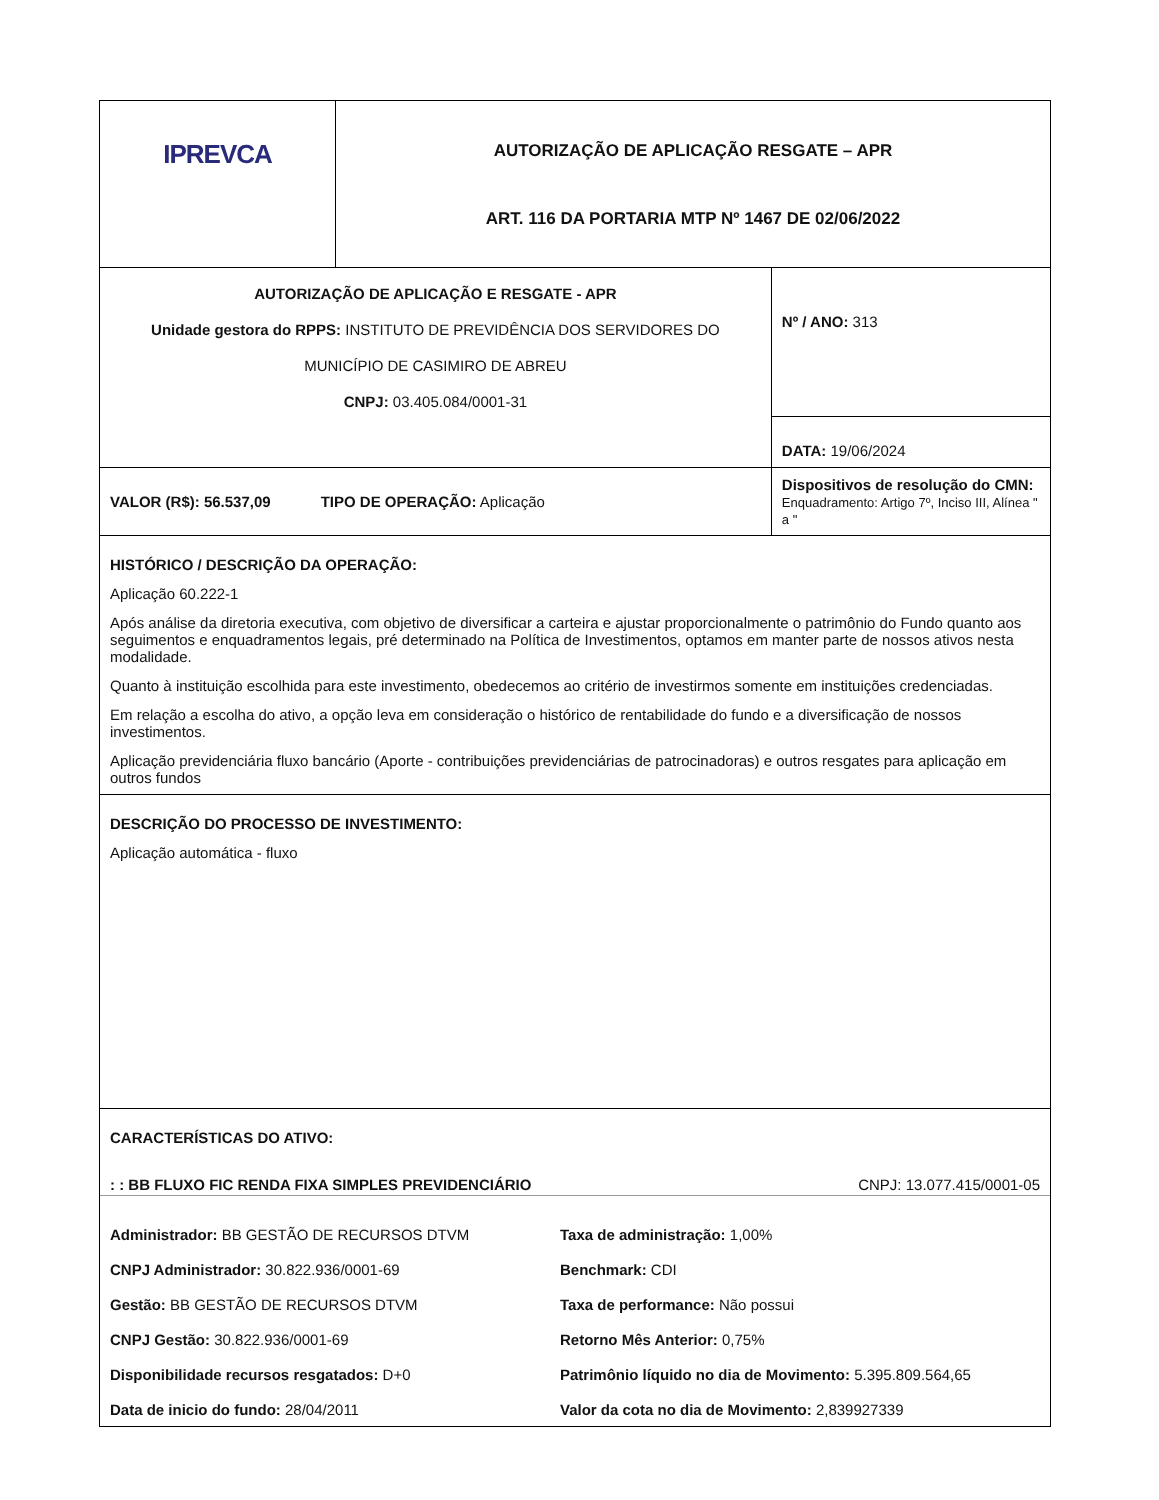| IPREVCA | AUTORIZAÇÃO DE APLICAÇÃO RESGATE – APR ART. 116 DA PORTARIA MTP Nº 1467 DE 02/06/2022 | |
| AUTORIZAÇÃO DE APLICAÇÃO E RESGATE - APR Unidade gestora do RPPS: INSTITUTO DE PREVIDÊNCIA DOS SERVIDORES DO MUNICÍPIO DE CASIMIRO DE ABREU CNPJ: 03.405.084/0001-31 | | Nº / ANO: 313 |
| | | DATA: 19/06/2024 |
| VALOR (R$): 56.537,09 TIPO DE OPERAÇÃO: Aplicação | | Dispositivos de resolução do CMN: Enquadramento: Artigo 7º, Inciso III, Alínea " a " |
| HISTÓRICO / DESCRIÇÃO DA OPERAÇÃO: Aplicação 60.222-1 Após análise da diretoria executiva, com objetivo de diversificar a carteira e ajustar proporcionalmente o patrimônio do Fundo quanto aos seguimentos e enquadramentos legais, pré determinado na Política de Investimentos, optamos em manter parte de nossos ativos nesta modalidade. Quanto à instituição escolhida para este investimento, obedecemos ao critério de investirmos somente em instituições credenciadas. Em relação a escolha do ativo, a opção leva em consideração o histórico de rentabilidade do fundo e a diversificação de nossos investimentos. Aplicação previdenciária fluxo bancário (Aporte - contribuições previdenciárias de patrocinadoras) e outros resgates para aplicação em outros fundos | | |
| DESCRIÇÃO DO PROCESSO DE INVESTIMENTO: Aplicação automática - fluxo | | |
| CARACTERÍSTICAS DO ATIVO: : : BB FLUXO FIC RENDA FIXA SIMPLES PREVIDENCIÁRIO CNPJ: 13.077.415/0001-05 / Administrador: BB GESTÃO DE RECURSOS DTVM / Taxa de administração: 1,00% / / CNPJ Administrador: 30.822.936/0001-69 / Benchmark: CDI / / Gestão: BB GESTÃO DE RECURSOS DTVM / Taxa de performance: Não possui / / CNPJ Gestão: 30.822.936/0001-69 / Retorno Mês Anterior: 0,75% / / Disponibilidade recursos resgatados: D+0 / Patrimônio líquido no dia de Movimento: 5.395.809.564,65 / / Data de inicio do fundo: 28/04/2011 / Valor da cota no dia de Movimento: 2,839927339 / | | |